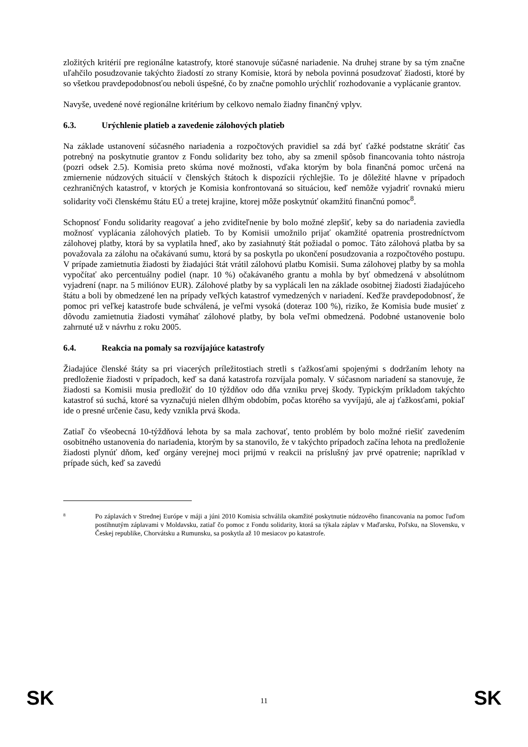zložitých kritérií pre regionálne katastrofy, ktoré stanovuje súčasné nariadenie. Na druhej strane by sa tým značne uľahčilo posudzovanie takýchto žiadostí zo strany Komisie, ktorá by nebola povinná posudzovať žiadosti, ktoré by so všetkou pravdepodobnosťou neboli úspešné, čo by značne pomohlo urýchliť rozhodovanie a vyplácanie grantov.
Navyše, uvedené nové regionálne kritérium by celkovo nemalo žiadny finančný vplyv.
6.3. Urýchlenie platieb a zavedenie zálohových platieb
Na základe ustanovení súčasného nariadenia a rozpočtových pravidiel sa zdá byť ťažké podstatne skrátiť čas potrebný na poskytnutie grantov z Fondu solidarity bez toho, aby sa zmenil spôsob financovania tohto nástroja (pozri odsek 2.5). Komisia preto skúma nové možnosti, vďaka ktorým by bola finančná pomoc určená na zmiernenie núdzových situácií v členských štátoch k dispozícii rýchlejšie. To je dôležité hlavne v prípadoch cezhraničných katastrof, v ktorých je Komisia konfrontovaná so situáciou, keď nemôže vyjadriť rovnakú mieru solidarity voči členskému štátu EÚ a tretej krajine, ktorej môže poskytnúť okamžitú finančnú pomoc<sup>8</sup>.
Schopnosť Fondu solidarity reagovať a jeho zviditeľnenie by bolo možné zlepšiť, keby sa do nariadenia zaviedla možnosť vyplácania zálohových platieb. To by Komisii umožnilo prijať okamžité opatrenia prostredníctvom zálohovej platby, ktorá by sa vyplatila hneď, ako by zasiahnutý štát požiadal o pomoc. Táto zálohová platba by sa považovala za zálohu na očakávanú sumu, ktorá by sa poskytla po ukončení posudzovania a rozpočtového postupu. V prípade zamietnutia žiadosti by žiadajúci štát vrátil zálohovú platbu Komisii. Suma zálohovej platby by sa mohla vypočítať ako percentuálny podiel (napr. 10 %) očakávaného grantu a mohla by byť obmedzená v absolútnom vyjadrení (napr. na 5 miliónov EUR). Zálohové platby by sa vyplácali len na základe osobitnej žiadosti žiadajúceho štátu a boli by obmedzené len na prípady veľkých katastrof vymedzených v nariadení. Keďže pravdepodobnosť, že pomoc pri veľkej katastrofe bude schválená, je veľmi vysoká (doteraz 100 %), riziko, že Komisia bude musieť z dôvodu zamietnutia žiadosti vymáhať zálohové platby, by bola veľmi obmedzená. Podobné ustanovenie bolo zahrnuté už v návrhu z roku 2005.
6.4. Reakcia na pomaly sa rozvíjajúce katastrofy
Žiadajúce členské štáty sa pri viacerých príležitostiach stretli s ťažkosťami spojenými s dodržaním lehoty na predloženie žiadosti v prípadoch, keď sa daná katastrofa rozvíjala pomaly. V súčasnom nariadení sa stanovuje, že žiadosti sa Komisii musia predložiť do 10 týždňov odo dňa vzniku prvej škody. Typickým príkladom takýchto katastrof sú suchá, ktoré sa vyznačujú nielen dlhým obdobím, počas ktorého sa vyvíjajú, ale aj ťažkosťami, pokiaľ ide o presné určenie času, kedy vznikla prvá škoda.
Zatiaľ čo všeobecná 10-týždňová lehota by sa mala zachovať, tento problém by bolo možné riešiť zavedením osobitného ustanovenia do nariadenia, ktorým by sa stanovilo, že v takýchto prípadoch začína lehota na predloženie žiadosti plynúť dňom, keď orgány verejnej moci prijmú v reakcii na príslušný jav prvé opatrenie; napríklad v prípade súch, keď sa zavedú
8
Po záplavách v Strednej Európe v máji a júni 2010 Komisia schválila okamžité poskytnutie núdzového financovania na pomoc ľuďom postihnutým záplavami v Moldavsku, zatiaľ čo pomoc z Fondu solidarity, ktorá sa týkala záplav v Maďarsku, Poľsku, na Slovensku, v Českej republike, Chorvátsku a Rumunsku, sa poskytla až 10 mesiacov po katastrofe.
SK 11 SK